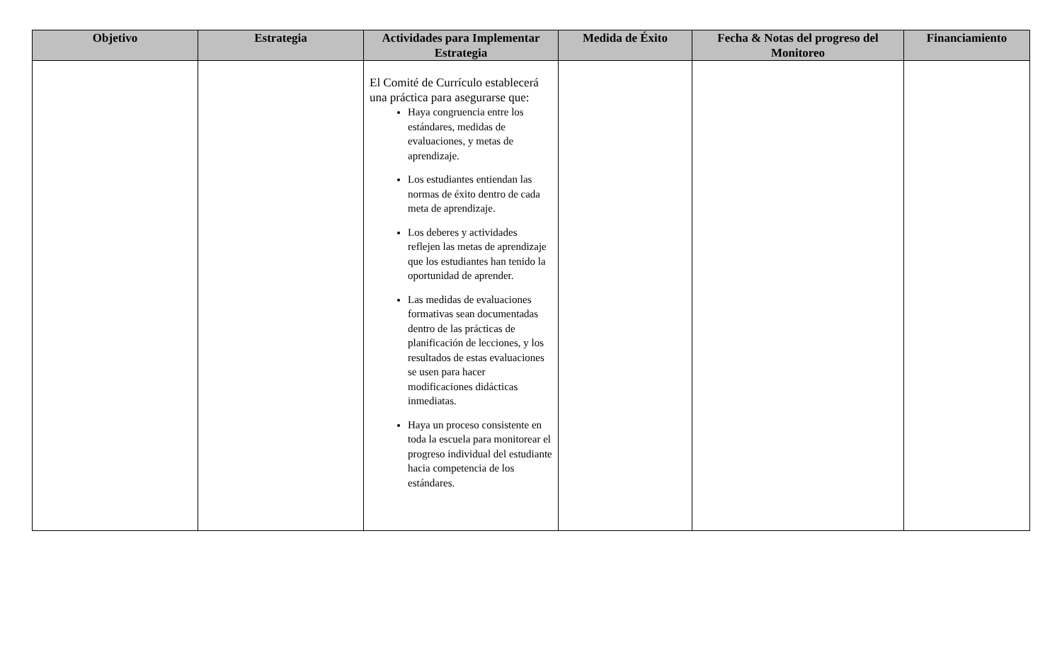| Objetivo | Estrategia | Actividades para Implementar Estrategia | Medida de Éxito | Fecha & Notas del progreso del Monitoreo | Financiamiento |
| --- | --- | --- | --- | --- | --- |
| | | El Comité de Currículo establecerá una práctica para asegurarse que: Haya congruencia entre los estándares, medidas de evaluaciones, y metas de aprendizaje. Los estudiantes entiendan las normas de éxito dentro de cada meta de aprendizaje. Los deberes y actividades reflejen las metas de aprendizaje que los estudiantes han tenido la oportunidad de aprender. Las medidas de evaluaciones formativas sean documentadas dentro de las prácticas de planificación de lecciones, y los resultados de estas evaluaciones se usen para hacer modificaciones didácticas inmediatas. Haya un proceso consistente en toda la escuela para monitorear el progreso individual del estudiante hacia competencia de los estándares. | | | |